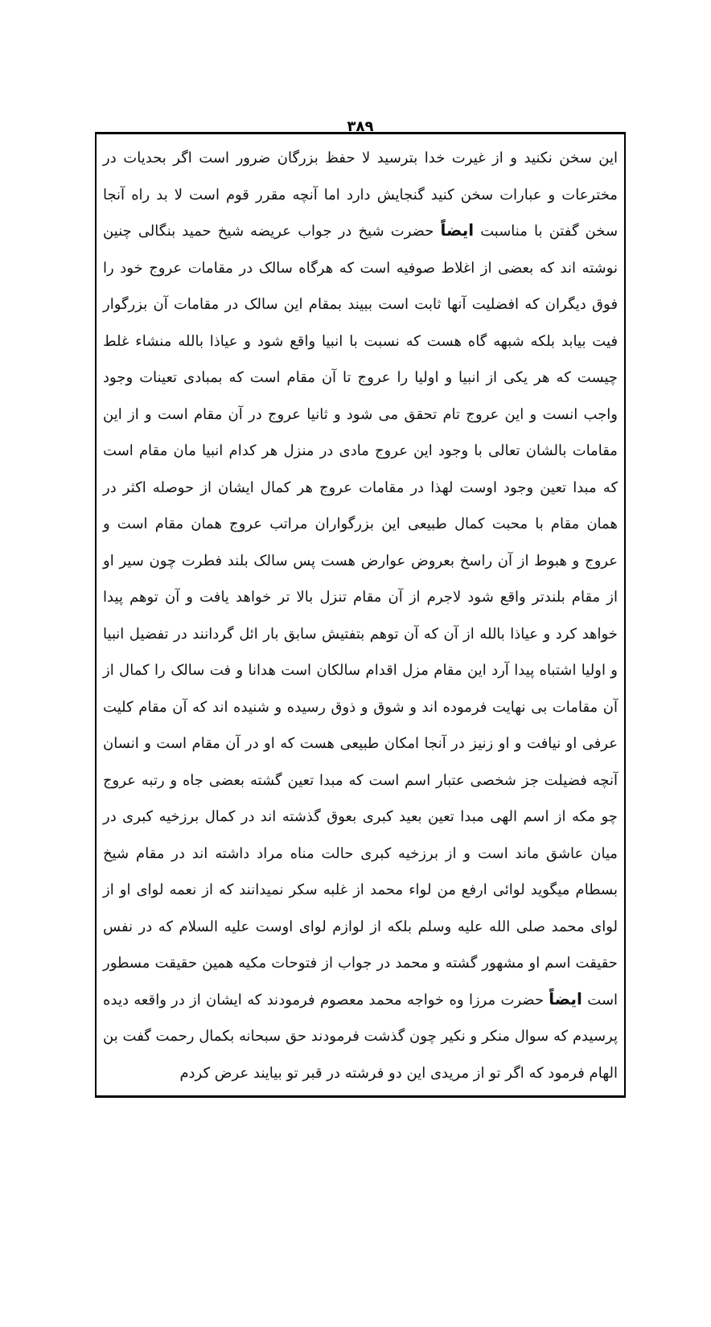۳۸۹
این سخن نکنید و از غیرت خدا بترسید لا حفظ بزرگان ضرور است اگر بحدیات در مخترعات و عبارات سخن کنید گنجایش دارد اما آنچه مقرر قوم است لا بد راه آنجا سخن گفتن با مناسبت ایضاً حضرت شیخ در جواب عریضه شیخ حمید بنگالی چنین نوشته اند که بعضی از اغلاط صوفیه است که هرگاه سالک در مقامات عروج خود را فوق دیگران که افضلیت آنها ثابت است ببیند بمقام این سالک در مقامات آن بزرگوار فیت بیابد بلکه شبهه گاه هست که نسبت با انبیا واقع شود و عیاذا بالله منشاء غلط چیست که هر یکی از انبیا و اولیا را عروج تا آن مقام است که بمبادی تعینات وجود واجب انست و این عروج تام تحقق می شود و ثانیا عروج در آن مقام است و از این مقامات بالشان تعالی با وجود این عروج مادی در منزل هر کدام انبیا مان مقام است که مبدا تعین وجود اوست لهذا در مقامات عروج هر کمال ایشان از حوصله اکثر در همان مقام با محبت کمال طبیعی این بزرگواران مراتب عروج همان مقام است و عروج و هبوط از آن راسخ بعروض عوارض هست پس سالک بلند فطرت چون سیر او از مقام بلندتر واقع شود لاجرم از آن مقام تنزل بالا تر خواهد یافت و آن توهم پیدا خواهد کرد و عیاذا بالله از آن که آن توهم بتفتیش سابق بار ائل گردانند در تفضیل انبیا و اولیا اشتباه پیدا آرد این مقام مزل اقدام سالکان است هدانا و فت سالک را کمال از آن مقامات بی نهایت فرموده اند و شوق و ذوق رسیده و شنیده اند که آن مقام کلیت عرفی او نیافت و او زنیز در آنجا امکان طبیعی هست که او در آن مقام است و انسان آنچه فضیلت جز شخصی عتبار اسم است که مبدا تعین گشته بعضی جاه و رتبه عروج چو مکه از اسم الهی مبدا تعین بعید کبری بعوق گذشته اند در کمال برزخیه کبری در میان عاشق ماند است و از برزخیه کبری حالت مناه مراد داشته اند در مقام شیخ بسطام میگوید لوائی ارفع من لواء محمد از غلبه سکر نمیدانند که از نعمه لوای او از لوای محمد صلی الله علیه وسلم بلکه از لوازم لوای اوست علیه السلام که در نفس حقیقت اسم او مشهور گشته و محمد در جواب از فتوحات مکیه همین حقیقت مسطور است ایضاً حضرت مرزا وه خواجه محمد معصوم فرمودند که ایشان از در واقعه دیده پرسیدم که سوال منکر و نکیر چون گذشت فرمودند حق سبحانه بکمال رحمت گفت بن الهام فرمود که اگر تو از مریدی این دو فرشته در قبر تو بیایند عرض کردم